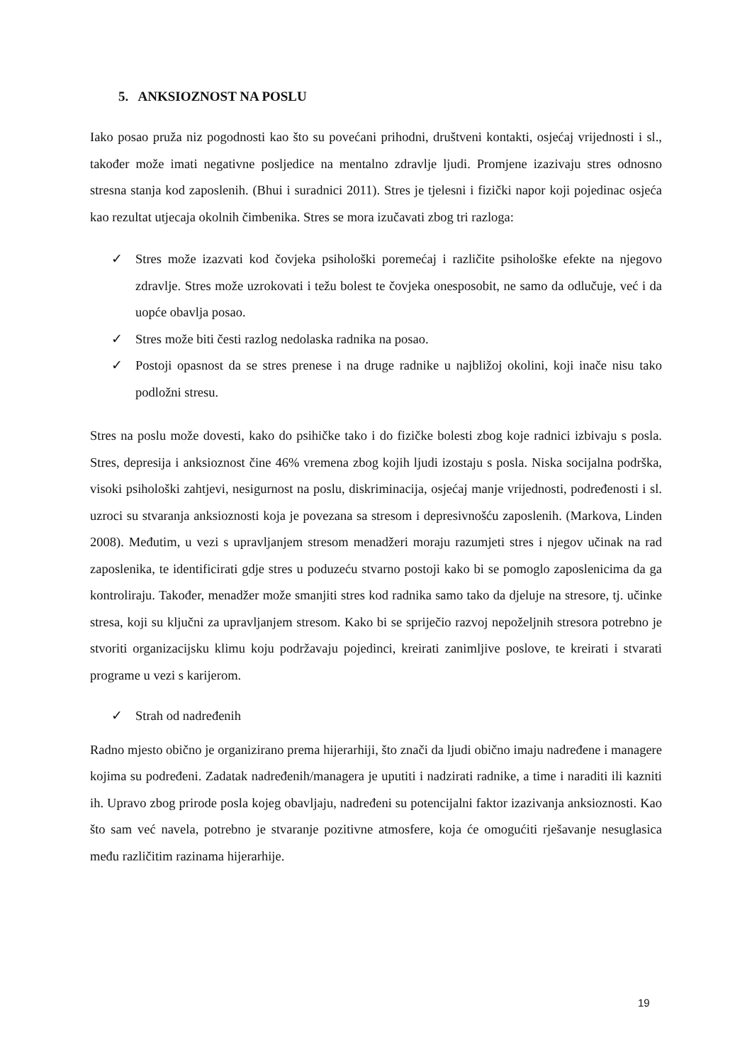5. ANKSIOZNOST NA POSLU
Iako posao pruža niz pogodnosti kao što su povećani prihodni, društveni kontakti, osjećaj vrijednosti i sl., također može imati negativne posljedice na mentalno zdravlje ljudi. Promjene izazivaju stres odnosno stresna stanja kod zaposlenih. (Bhui i suradnici 2011). Stres je tjelesni i fizički napor koji pojedinac osjeća kao rezultat utjecaja okolnih čimbenika. Stres se mora izučavati zbog tri razloga:
✓ Stres može izazvati kod čovjeka psihološki poremećaj i različite psihološke efekte na njegovo zdravlje. Stres može uzrokovati i težu bolest te čovjeka onesposobit, ne samo da odlučuje, već i da uopće obavlja posao.
✓ Stres može biti česti razlog nedolaska radnika na posao.
✓ Postoji opasnost da se stres prenese i na druge radnike u najbližoj okolini, koji inače nisu tako podložni stresu.
Stres na poslu može dovesti, kako do psihičke tako i do fizičke bolesti zbog koje radnici izbivaju s posla. Stres, depresija i anksioznost čine 46% vremena zbog kojih ljudi izostaju s posla. Niska socijalna podrška, visoki psihološki zahtjevi, nesigurnost na poslu, diskriminacija, osjećaj manje vrijednosti, podređenosti i sl. uzroci su stvaranja anksioznosti koja je povezana sa stresom i depresivnošću zaposlenih. (Markova, Linden 2008). Međutim, u vezi s upravljanjem stresom menadžeri moraju razumjeti stres i njegov učinak na rad zaposlenika, te identificirati gdje stres u poduzeću stvarno postoji kako bi se pomoglo zaposlenicima da ga kontroliraju. Također, menadžer može smanjiti stres kod radnika samo tako da djeluje na stresore, tj. učinke stresa, koji su ključni za upravljanjem stresom. Kako bi se spriječio razvoj nepoželjnih stresora potrebno je stvoriti organizacijsku klimu koju podržavaju pojedinci, kreirati zanimljive poslove, te kreirati i stvarati programe u vezi s karijerom.
✓ Strah od nadređenih
Radno mjesto obično je organizirano prema hijerarhiji, što znači da ljudi obično imaju nadređene i managere kojima su podređeni. Zadatak nadređenih/managera je uputiti i nadzirati radnike, a time i naraditi ili kazniti ih. Upravo zbog prirode posla kojeg obavljaju, nadređeni su potencijalni faktor izazivanja anksioznosti. Kao što sam već navela, potrebno je stvaranje pozitivne atmosfere, koja će omogućiti rješavanje nesuglasica među različitim razinama hijerarhije.
19